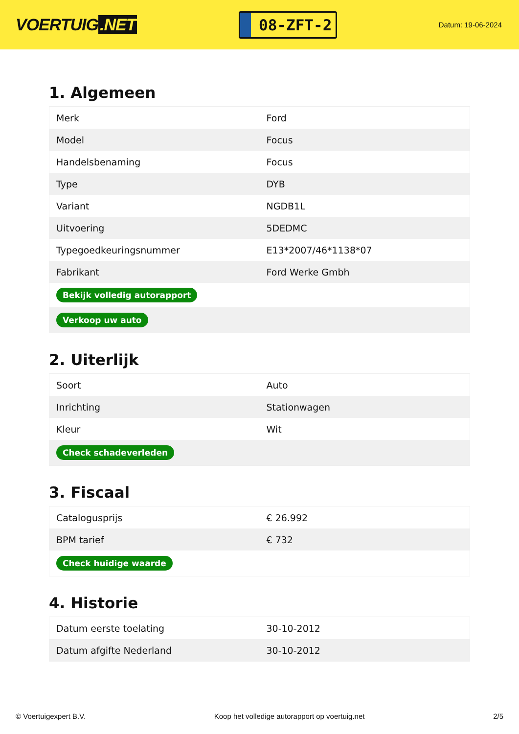VOERTUIG.NET
08-ZFT-2
Datum: 19-06-2024
1. Algemeen
| Merk | Ford |
| Model | Focus |
| Handelsbenaming | Focus |
| Type | DYB |
| Variant | NGDB1L |
| Uitvoering | 5DEDMC |
| Typegoedkeuringsnummer | E13*2007/46*1138*07 |
| Fabrikant | Ford Werke Gmbh |
| Bekijk volledig autorapport | |
| Verkoop uw auto | |
2. Uiterlijk
| Soort | Auto |
| Inrichting | Stationwagen |
| Kleur | Wit |
| Check schadeverleden | |
3. Fiscaal
| Catalogusprijs | € 26.992 |
| BPM tarief | € 732 |
| Check huidige waarde | |
4. Historie
| Datum eerste toelating | 30-10-2012 |
| Datum afgifte Nederland | 30-10-2012 |
© Voertuigexpert B.V. Koop het volledige autorapport op voertuig.net 2/5